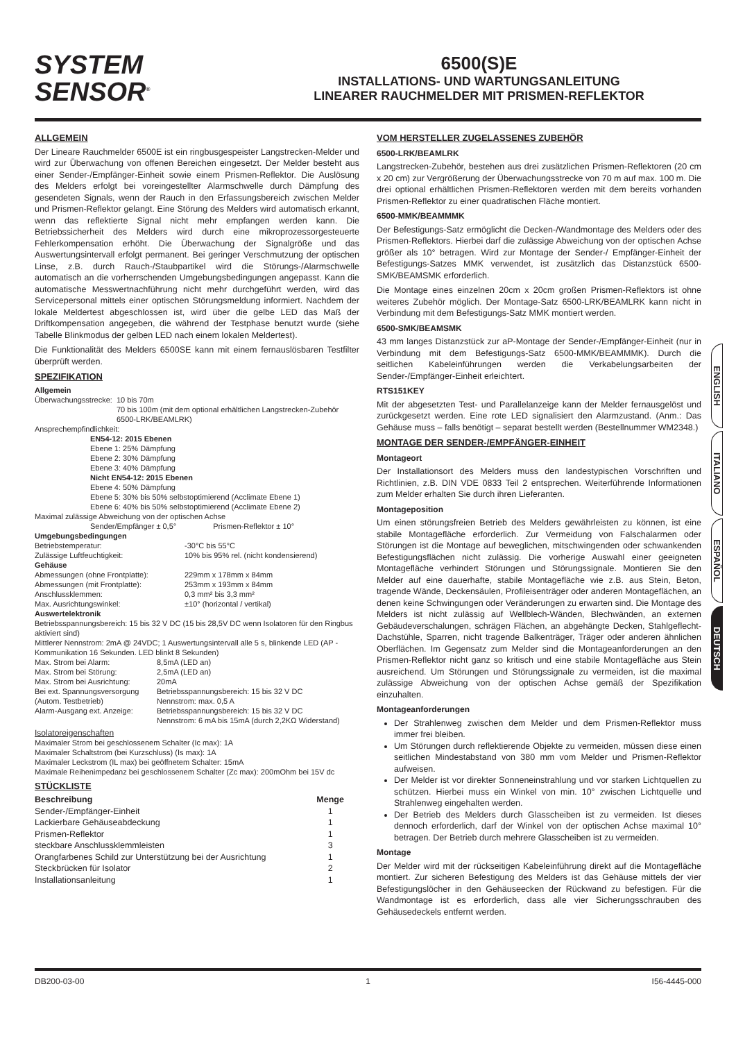SYSTEM
SENSOR<sup>®</sup>
6500(S)E
INSTALLATIONS- UND WARTUNGSANLEITUNG
LINEARER RAUCHMELDER MIT PRISMEN-REFLEKTOR
ALLGEMEIN
Der Lineare Rauchmelder 6500E ist ein ringbusgespeister Langstrecken-Melder und wird zur Überwachung von offenen Bereichen eingesetzt. Der Melder besteht aus einer Sender-/Empfänger-Einheit sowie einem Prismen-Reflektor. Die Auslösung des Melders erfolgt bei voreingestellter Alarmschwelle durch Dämpfung des gesendeten Signals, wenn der Rauch in den Erfassungsbereich zwischen Melder und Prismen-Reflektor gelangt. Eine Störung des Melders wird automatisch erkannt, wenn das reflektierte Signal nicht mehr empfangen werden kann. Die Betriebssicherheit des Melders wird durch eine mikroprozessorgesteuerte Fehlerkompensation erhöht. Die Überwachung der Signalgröße und das Auswertungsintervall erfolgt permanent. Bei geringer Verschmutzung der optischen Linse, z.B. durch Rauch-/Staubpartikel wird die Störungs-/Alarmschwelle automatisch an die vorherrschenden Umgebungsbedingungen angepasst. Kann die automatische Messwertnachführung nicht mehr durchgeführt werden, wird das Servicepersonal mittels einer optischen Störungsmeldung informiert. Nachdem der lokale Meldertest abgeschlossen ist, wird über die gelbe LED das Maß der Driftkompensation angegeben, die während der Testphase benutzt wurde (siehe Tabelle Blinkmodus der gelben LED nach einem lokalen Meldertest).
Die Funktionalität des Melders 6500SE kann mit einem fernauslösbaren Testfilter überprüft werden.
SPEZIFIKATION
Allgemein
| Überwachungsstrecke: | 10 bis 70m 70 bis 100m (mit dem optional erhältlichen Langstrecken-Zubehör 6500-LRK/BEAMLRK) |
Ansprechempfindlichkeit:
EN54-12: 2015 Ebenen
Ebene 1: 25% Dämpfung
Ebene 2: 30% Dämpfung
Ebene 3: 40% Dämpfung
Nicht EN54-12: 2015 Ebenen
Ebene 4: 50% Dämpfung
Ebene 5: 30% bis 50% selbstoptimierend (Acclimate Ebene 1)
Ebene 6: 40% bis 50% selbstoptimierend (Acclimate Ebene 2)
Maximal zulässige Abweichung von der optischen Achse
Sender/Empfänger ± 0,5° Prismen-Reflektor ± 10°
Umgebungsbedingungen
| Betriebstemperatur: | -30°C bis 55°C |
| Zulässige Luftfeuchtigkeit: | 10% bis 95% rel. (nicht kondensierend) |
Gehäuse
| Abmessungen (ohne Frontplatte): | 229mm x 178mm x 84mm |
| Abmessungen (mit Frontplatte): | 253mm x 193mm x 84mm |
| Anschlussklemmen: | 0,3 mm² bis 3,3 mm² |
| Max. Ausrichtungswinkel: | ±10° (horizontal / vertikal) |
Auswertelektronik
Betriebsspannungsbereich: 15 bis 32 V DC (15 bis 28,5V DC wenn Isolatoren für den Ringbus aktiviert sind)
Mittlerer Nennstrom: 2mA @ 24VDC; 1 Auswertungsintervall alle 5 s, blinkende LED (AP - Kommunikation 16 Sekunden. LED blinkt 8 Sekunden)
| Max. Strom bei Alarm: | 8,5mA (LED an) |
| Max. Strom bei Störung: | 2,5mA (LED an) |
| Max. Strom bei Ausrichtung: | 20mA |
| Bei ext. Spannungsversorgung (Autom. Testbetrieb) | Betriebsspannungsbereich: 15 bis 32 V DC Nennstrom: max. 0,5 A |
| Alarm-Ausgang ext. Anzeige: | Betriebsspannungsbereich: 15 bis 32 V DC Nennstrom: 6 mA bis 15mA (durch 2,2KΩ Widerstand) |
Isolatoreigenschaften
Maximaler Strom bei geschlossenem Schalter (Ic max): 1A
Maximaler Schaltstrom (bei Kurzschluss) (Is max): 1A
Maximaler Leckstrom (IL max) bei geöffnetem Schalter: 15mA
Maximale Reihenimpedanz bei geschlossenem Schalter (Zc max): 200mOhm bei 15V dc
STÜCKLISTE
| Beschreibung | Menge |
| --- | --- |
| Sender-/Empfänger-Einheit | 1 |
| Lackierbare Gehäuseabdeckung | 1 |
| Prismen-Reflektor | 1 |
| steckbare Anschlussklemmleisten | 3 |
| Orangfarbenes Schild zur Unterstützung bei der Ausrichtung | 1 |
| Steckbrücken für Isolator | 2 |
| Installationsanleitung | 1 |
VOM HERSTELLER ZUGELASSENES ZUBEHÖR
6500-LRK/BEAMLRK
Langstrecken-Zubehör, bestehen aus drei zusätzlichen Prismen-Reflektoren (20 cm x 20 cm) zur Vergrößerung der Überwachungsstrecke von 70 m auf max. 100 m. Die drei optional erhältlichen Prismen-Reflektoren werden mit dem bereits vorhanden Prismen-Reflektor zu einer quadratischen Fläche montiert.
6500-MMK/BEAMMMK
Der Befestigungs-Satz ermöglicht die Decken-/Wandmontage des Melders oder des Prismen-Reflektors. Hierbei darf die zulässige Abweichung von der optischen Achse größer als 10° betragen. Wird zur Montage der Sender-/ Empfänger-Einheit der Befestigungs-Satzes MMK verwendet, ist zusätzlich das Distanzstück 6500-SMK/BEAMSMK erforderlich.
Die Montage eines einzelnen 20cm x 20cm großen Prismen-Reflektors ist ohne weiteres Zubehör möglich. Der Montage-Satz 6500-LRK/BEAMLRK kann nicht in Verbindung mit dem Befestigungs-Satz MMK montiert werden.
6500-SMK/BEAMSMK
43 mm langes Distanzstück zur aP-Montage der Sender-/Empfänger-Einheit (nur in Verbindung mit dem Befestigungs-Satz 6500-MMK/BEAMMMK). Durch die seitlichen Kabeleinführungen werden die Verkabelungsarbeiten der Sender-/Empfänger-Einheit erleichtert.
RTS151KEY
Mit der abgesetzten Test- und Parallelanzeige kann der Melder fernausgelöst und zurückgesetzt werden. Eine rote LED signalisiert den Alarmzustand. (Anm.: Das Gehäuse muss – falls benötigt – separat bestellt werden (Bestellnummer WM2348.)
MONTAGE DER SENDER-/EMPFÄNGER-EINHEIT
Montageort
Der Installationsort des Melders muss den landestypischen Vorschriften und Richtlinien, z.B. DIN VDE 0833 Teil 2 entsprechen. Weiterführende Informationen zum Melder erhalten Sie durch ihren Lieferanten.
Montageposition
Um einen störungsfreien Betrieb des Melders gewährleisten zu können, ist eine stabile Montagefläche erforderlich. Zur Vermeidung von Falschalarmen oder Störungen ist die Montage auf beweglichen, mitschwingenden oder schwankenden Befestigungsflächen nicht zulässig. Die vorherige Auswahl einer geeigneten Montagefläche verhindert Störungen und Störungssignale. Montieren Sie den Melder auf eine dauerhafte, stabile Montagefläche wie z.B. aus Stein, Beton, tragende Wände, Deckensäulen, Profileisenträger oder anderen Montageflächen, an denen keine Schwingungen oder Veränderungen zu erwarten sind. Die Montage des Melders ist nicht zulässig auf Wellblech-Wänden, Blechwänden, an externen Gebäudeverschalungen, schrägen Flächen, an abgehängte Decken, Stahlgeflecht-Dachstühle, Sparren, nicht tragende Balkenträger, Träger oder anderen ähnlichen Oberflächen. Im Gegensatz zum Melder sind die Montageanforderungen an den Prismen-Reflektor nicht ganz so kritisch und eine stabile Montagefläche aus Stein ausreichend. Um Störungen und Störungssignale zu vermeiden, ist die maximal zulässige Abweichung von der optischen Achse gemäß der Spezifikation einzuhalten.
Montageanforderungen
Der Strahlenweg zwischen dem Melder und dem Prismen-Reflektor muss immer frei bleiben.
Um Störungen durch reflektierende Objekte zu vermeiden, müssen diese einen seitlichen Mindestabstand von 380 mm vom Melder und Prismen-Reflektor aufweisen.
Der Melder ist vor direkter Sonneneinstrahlung und vor starken Lichtquellen zu schützen. Hierbei muss ein Winkel von min. 10° zwischen Lichtquelle und Strahlenweg eingehalten werden.
Der Betrieb des Melders durch Glasscheiben ist zu vermeiden. Ist dieses dennoch erforderlich, darf der Winkel von der optischen Achse maximal 10° betragen. Der Betrieb durch mehrere Glasscheiben ist zu vermeiden.
Montage
Der Melder wird mit der rückseitigen Kabeleinführung direkt auf die Montagefläche montiert. Zur sicheren Befestigung des Melders ist das Gehäuse mittels der vier Befestigungslöcher in den Gehäuseecken der Rückwand zu befestigen. Für die Wandmontage ist es erforderlich, dass alle vier Sicherungsschrauben des Gehäusedeckels entfernt werden.
ENGLISH
ITALIANO
ESPAÑOL
DEUTSCH
DB200-03-00 1 I56-4445-000